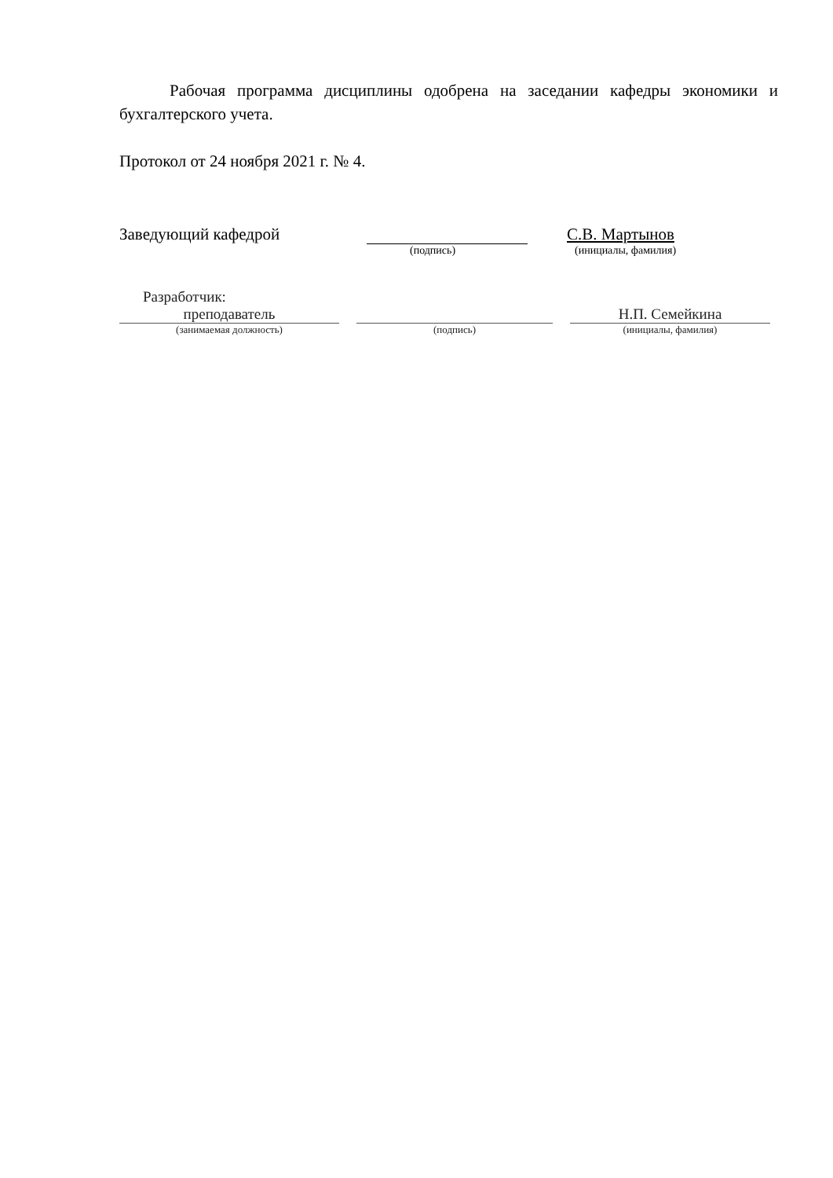Рабочая программа дисциплины одобрена на заседании кафедры экономики и бухгалтерского учета.
Протокол от 24 ноября 2021 г. № 4.
Заведующий кафедрой
С.В. Мартынов
(подпись) (инициалы, фамилия)
Разработчик:
преподаватель Н.П. Семейкина
(занимаемая должность) (подпись) (инициалы, фамилия)